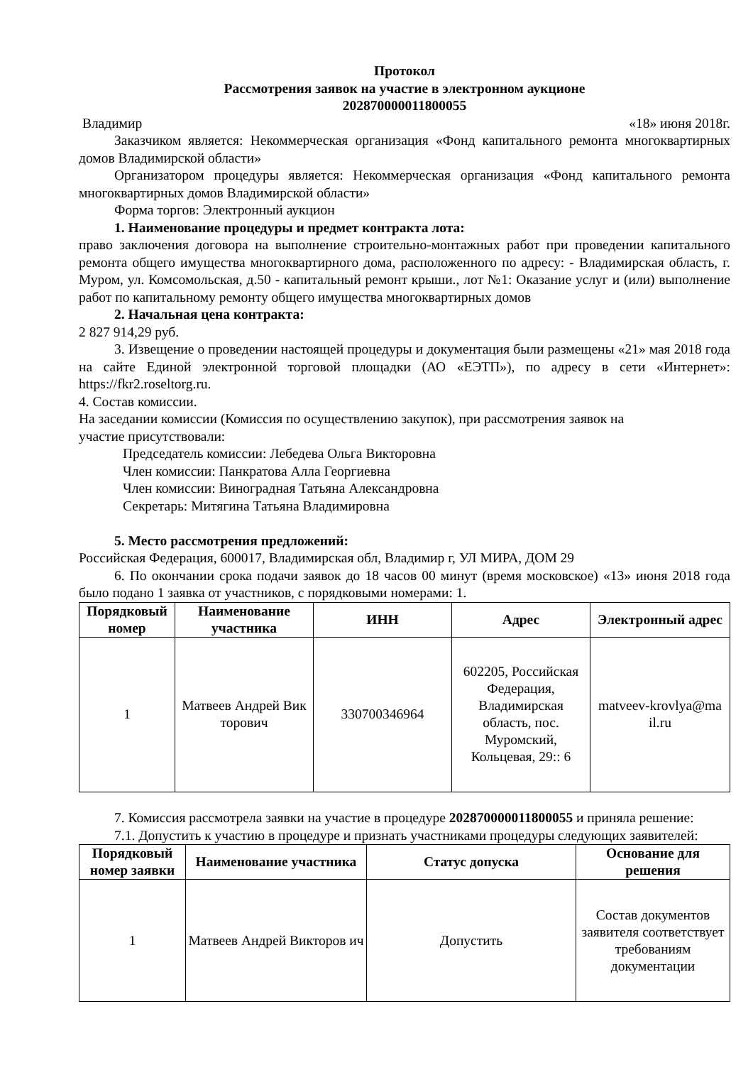Протокол
Рассмотрения заявок на участие в электронном аукционе
202870000011800055
Владимир «18» июня 2018г.
Заказчиком является: Некоммерческая организация «Фонд капитального ремонта многоквартирных домов Владимирской области»
Организатором процедуры является: Некоммерческая организация «Фонд капитального ремонта многоквартирных домов Владимирской области»
Форма торгов: Электронный аукцион
1. Наименование процедуры и предмет контракта лота:
право заключения договора на выполнение строительно-монтажных работ при проведении капитального ремонта общего имущества многоквартирного дома, расположенного по адресу: - Владимирская область, г. Муром, ул. Комсомольская, д.50 - капитальный ремонт крыши., лот №1: Оказание услуг и (или) выполнение работ по капитальному ремонту общего имущества многоквартирных домов
2. Начальная цена контракта:
2 827 914,29 руб.
3. Извещение о проведении настоящей процедуры и документация были размещены «21» мая 2018 года на сайте Единой электронной торговой площадки (АО «ЕЭТП»), по адресу в сети «Интернет»: https://fkr2.roseltorg.ru.
4. Состав комиссии.
На заседании комиссии (Комиссия по осуществлению закупок), при рассмотрения заявок на
участие присутствовали:
Председатель комиссии: Лебедева Ольга Викторовна
Член комиссии: Панкратова Алла Георгиевна
Член комиссии: Виноградная Татьяна Александровна
Секретарь: Митягина Татьяна Владимировна
5. Место рассмотрения предложений:
Российская Федерация, 600017, Владимирская обл, Владимир г, УЛ МИРА, ДОМ 29
6. По окончании срока подачи заявок до 18 часов 00 минут (время московское) «13» июня 2018 года было подано 1 заявка от участников, с порядковыми номерами: 1.
| Порядковый номер | Наименование участника | ИНН | Адрес | Электронный адрес |
| --- | --- | --- | --- | --- |
| 1 | Матвеев Андрей Вик торович | 330700346964 | 602205, Российская Федерация, Владимирская область, пос. Муромский, Кольцевая, 29:: 6 | matveev-krovlya@ma il.ru |
7. Комиссия рассмотрела заявки на участие в процедуре 202870000011800055 и приняла решение:
7.1. Допустить к участию в процедуре и признать участниками процедуры следующих заявителей:
| Порядковый номер заявки | Наименование участника | Статус допуска | Основание для решения |
| --- | --- | --- | --- |
| 1 | Матвеев Андрей Викторов ич | Допустить | Состав документов заявителя соответствует требованиям документации |